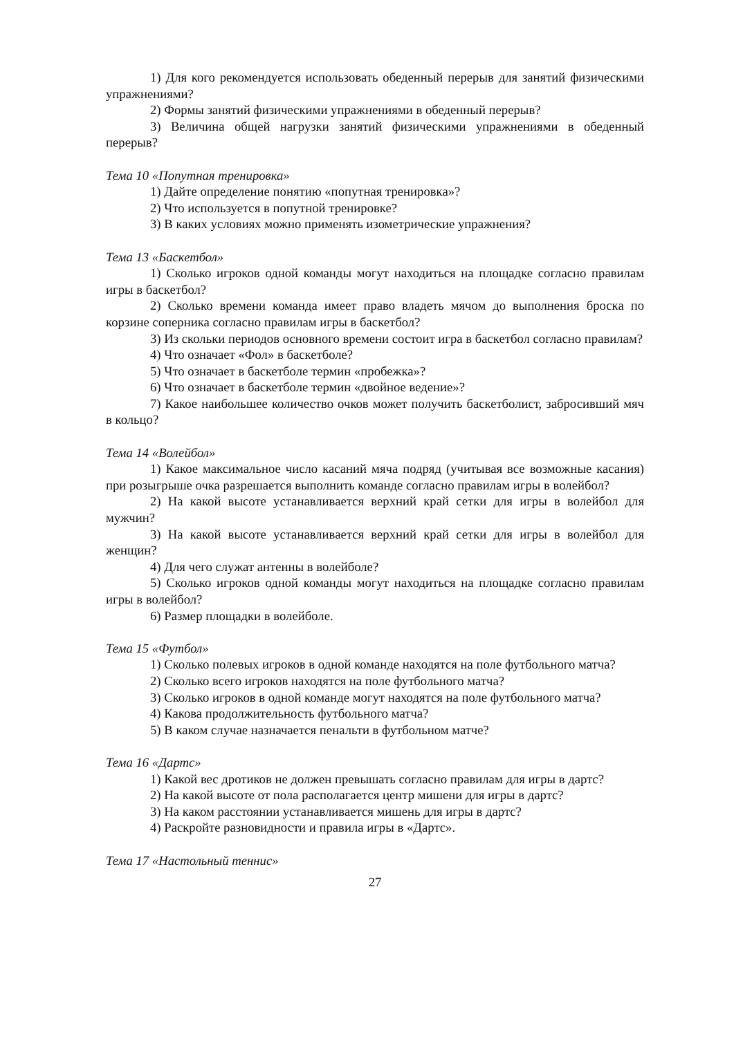1) Для кого рекомендуется использовать обеденный перерыв для занятий физическими упражнениями?
2) Формы занятий физическими упражнениями в обеденный перерыв?
3) Величина общей нагрузки занятий физическими упражнениями в обеденный перерыв?
Тема 10 «Попутная тренировка»
1) Дайте определение понятию «попутная тренировка»?
2) Что используется в попутной тренировке?
3) В каких условиях можно применять изометрические упражнения?
Тема 13 «Баскетбол»
1) Сколько игроков одной команды могут находиться на площадке согласно правилам игры в баскетбол?
2) Сколько времени команда имеет право владеть мячом до выполнения броска по корзине соперника согласно правилам игры в баскетбол?
3) Из скольки периодов основного времени состоит игра в баскетбол согласно правилам?
4) Что означает «Фол» в баскетболе?
5) Что означает в баскетболе термин «пробежка»?
6) Что означает в баскетболе термин «двойное ведение»?
7) Какое наибольшее количество очков может получить баскетболист, забросивший мяч в кольцо?
Тема 14 «Волейбол»
1) Какое максимальное число касаний мяча подряд (учитывая все возможные касания) при розыгрыше очка разрешается выполнить команде согласно правилам игры в волейбол?
2) На какой высоте устанавливается верхний край сетки для игры в волейбол для мужчин?
3) На какой высоте устанавливается верхний край сетки для игры в волейбол для женщин?
4) Для чего служат антенны в волейболе?
5) Сколько игроков одной команды могут находиться на площадке согласно правилам игры в волейбол?
6) Размер площадки в волейболе.
Тема 15 «Футбол»
1) Сколько полевых игроков в одной команде находятся на поле футбольного матча?
2) Сколько всего игроков находятся на поле футбольного матча?
3) Сколько игроков в одной команде могут находятся на поле футбольного матча?
4) Какова продолжительность футбольного матча?
5) В каком случае назначается пенальти в футбольном матче?
Тема 16 «Дартс»
1) Какой вес дротиков не должен превышать согласно правилам для игры в дартс?
2) На какой высоте от пола располагается центр мишени для игры в дартс?
3) На каком расстоянии устанавливается мишень для игры в дартс?
4) Раскройте разновидности и правила игры в «Дартс».
Тема 17 «Настольный теннис»
27